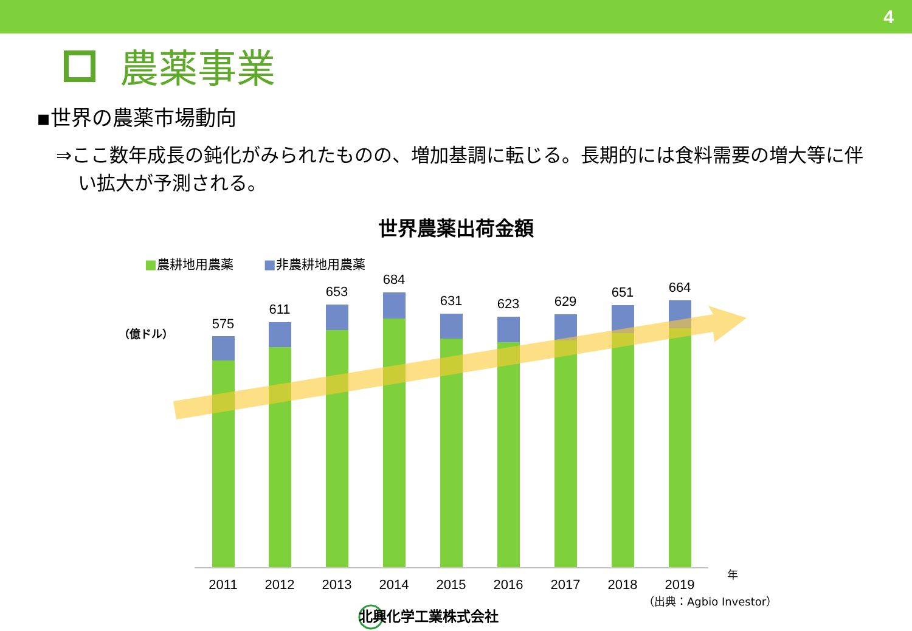4
農薬事業
▪世界の農薬市場動向
⇒ここ数年成長の鈍化がみられたものの、増加基調に転じる。長期的には食料需要の増大等に伴い拡大が予測される。
世界農薬出荷金額
■農耕地用農薬 ■非農耕地用農薬
（億ドル）
575
611
653
684
631
623
629
651
664
2011
2012
2013
2014
2015
2016
2017
2018
2019
年
（出典：Agbio Investor）
北興化学工業株式会社